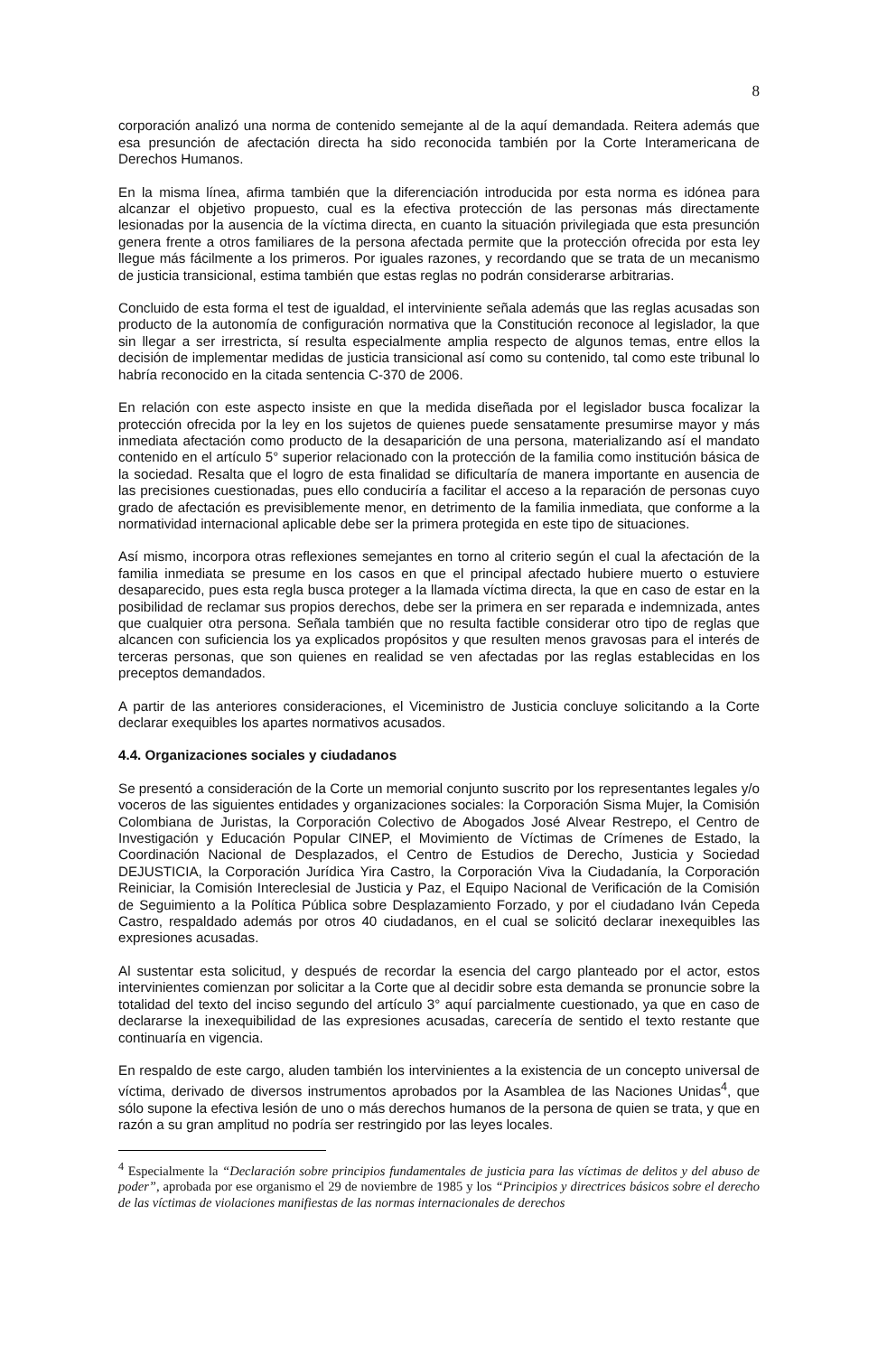8
corporación analizó una norma de contenido semejante al de la aquí demandada. Reitera además que esa presunción de afectación directa ha sido reconocida también por la Corte Interamericana de Derechos Humanos.
En la misma línea, afirma también que la diferenciación introducida por esta norma es idónea para alcanzar el objetivo propuesto, cual es la efectiva protección de las personas más directamente lesionadas por la ausencia de la víctima directa, en cuanto la situación privilegiada que esta presunción genera frente a otros familiares de la persona afectada permite que la protección ofrecida por esta ley llegue más fácilmente a los primeros. Por iguales razones, y recordando que se trata de un mecanismo de justicia transicional, estima también que estas reglas no podrán considerarse arbitrarias.
Concluido de esta forma el test de igualdad, el interviniente señala además que las reglas acusadas son producto de la autonomía de configuración normativa que la Constitución reconoce al legislador, la que sin llegar a ser irrestricta, sí resulta especialmente amplia respecto de algunos temas, entre ellos la decisión de implementar medidas de justicia transicional así como su contenido, tal como este tribunal lo habría reconocido en la citada sentencia C-370 de 2006.
En relación con este aspecto insiste en que la medida diseñada por el legislador busca focalizar la protección ofrecida por la ley en los sujetos de quienes puede sensatamente presumirse mayor y más inmediata afectación como producto de la desaparición de una persona, materializando así el mandato contenido en el artículo 5° superior relacionado con la protección de la familia como institución básica de la sociedad. Resalta que el logro de esta finalidad se dificultaría de manera importante en ausencia de las precisiones cuestionadas, pues ello conduciría a facilitar el acceso a la reparación de personas cuyo grado de afectación es previsiblemente menor, en detrimento de la familia inmediata, que conforme a la normatividad internacional aplicable debe ser la primera protegida en este tipo de situaciones.
Así mismo, incorpora otras reflexiones semejantes en torno al criterio según el cual la afectación de la familia inmediata se presume en los casos en que el principal afectado hubiere muerto o estuviere desaparecido, pues esta regla busca proteger a la llamada víctima directa, la que en caso de estar en la posibilidad de reclamar sus propios derechos, debe ser la primera en ser reparada e indemnizada, antes que cualquier otra persona. Señala también que no resulta factible considerar otro tipo de reglas que alcancen con suficiencia los ya explicados propósitos y que resulten menos gravosas para el interés de terceras personas, que son quienes en realidad se ven afectadas por las reglas establecidas en los preceptos demandados.
A partir de las anteriores consideraciones, el Viceministro de Justicia concluye solicitando a la Corte declarar exequibles los apartes normativos acusados.
4.4. Organizaciones sociales y ciudadanos
Se presentó a consideración de la Corte un memorial conjunto suscrito por los representantes legales y/o voceros de las siguientes entidades y organizaciones sociales: la Corporación Sisma Mujer, la Comisión Colombiana de Juristas, la Corporación Colectivo de Abogados José Alvear Restrepo, el Centro de Investigación y Educación Popular CINEP, el Movimiento de Víctimas de Crímenes de Estado, la Coordinación Nacional de Desplazados, el Centro de Estudios de Derecho, Justicia y Sociedad DEJUSTICIA, la Corporación Jurídica Yira Castro, la Corporación Viva la Ciudadanía, la Corporación Reiniciar, la Comisión Intereclesial de Justicia y Paz, el Equipo Nacional de Verificación de la Comisión de Seguimiento a la Política Pública sobre Desplazamiento Forzado, y por el ciudadano Iván Cepeda Castro, respaldado además por otros 40 ciudadanos, en el cual se solicitó declarar inexequibles las expresiones acusadas.
Al sustentar esta solicitud, y después de recordar la esencia del cargo planteado por el actor, estos intervinientes comienzan por solicitar a la Corte que al decidir sobre esta demanda se pronuncie sobre la totalidad del texto del inciso segundo del artículo 3° aquí parcialmente cuestionado, ya que en caso de declararse la inexequibilidad de las expresiones acusadas, carecería de sentido el texto restante que continuaría en vigencia.
En respaldo de este cargo, aluden también los intervinientes a la existencia de un concepto universal de víctima, derivado de diversos instrumentos aprobados por la Asamblea de las Naciones Unidas<sup>4</sup>, que sólo supone la efectiva lesión de uno o más derechos humanos de la persona de quien se trata, y que en razón a su gran amplitud no podría ser restringido por las leyes locales.
<sup>4</sup> Especialmente la “Declaración sobre principios fundamentales de justicia para las víctimas de delitos y del abuso de poder”, aprobada por ese organismo el 29 de noviembre de 1985 y los “Principios y directrices básicos sobre el derecho de las víctimas de violaciones manifiestas de las normas internacionales de derechos